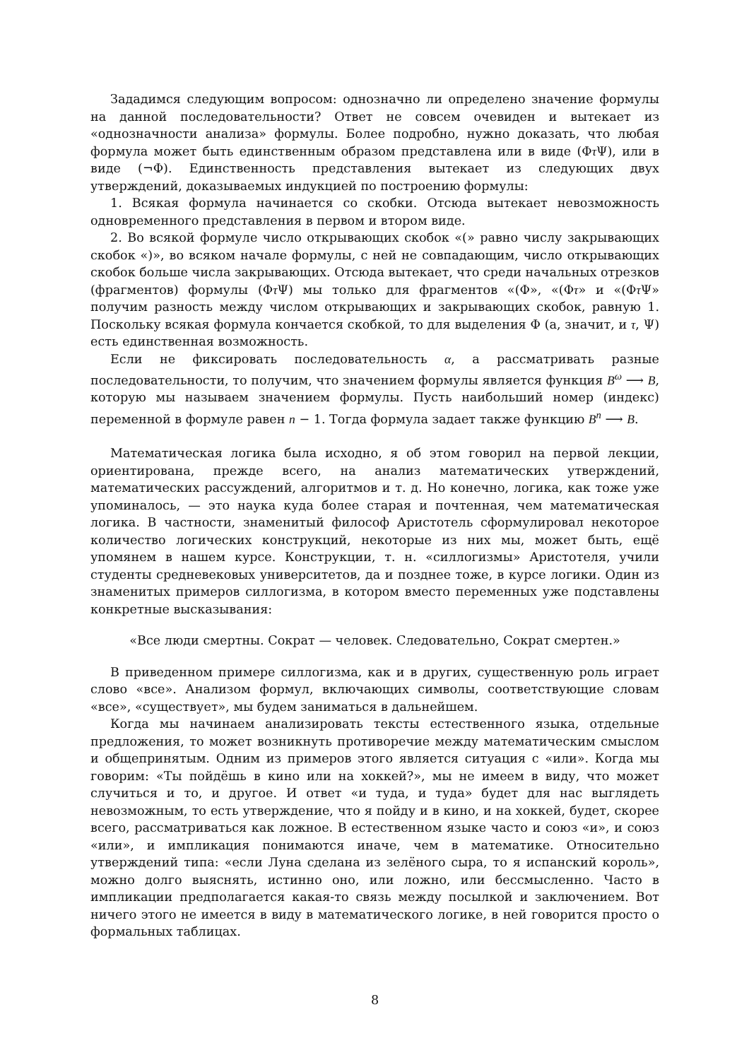Зададимся следующим вопросом: однозначно ли определено значение формулы на данной последовательности? Ответ не совсем очевиден и вытекает из «однозначности анализа» формулы. Более подробно, нужно доказать, что любая формула может быть единственным образом представлена или в виде (Φτ Ψ), или в виде (¬Φ). Единственность представления вытекает из следующих двух утверждений, доказываемых индукцией по построению формулы:
1. Всякая формула начинается со скобки. Отсюда вытекает невозможность одновременного представления в первом и втором виде.
2. Во всякой формуле число открывающих скобок «(» равно числу закрывающих скобок «)», во всяком начале формулы, с ней не совпадающим, число открывающих скобок больше числа закрывающих. Отсюда вытекает, что среди начальных отрезков (фрагментов) формулы (Φτ Ψ) мы только для фрагментов «(Φ», «(Φτ» и «(Φτ Ψ» получим разность между числом открывающих и закрывающих скобок, равную 1. Поскольку всякая формула кончается скобкой, то для выделения Φ (а, значит, и τ, Ψ) есть единственная возможность.
Если не фиксировать последовательность α, а рассматривать разные последовательности, то получим, что значением формулы является функция B<sup>ω</sup> ⟶ B, которую мы называем значением формулы. Пусть наибольший номер (индекс) переменной в формуле равен n − 1. Тогда формула задает также функцию B<sup>n</sup> ⟶ B.
Математическая логика была исходно, я об этом говорил на первой лекции, ориентирована, прежде всего, на анализ математических утверждений, математических рассуждений, алгоритмов и т. д. Но конечно, логика, как тоже уже упоминалось, — это наука куда более старая и почтенная, чем математическая логика. В частности, знаменитый философ Аристотель сформулировал некоторое количество логических конструкций, некоторые из них мы, может быть, ещё упомянем в нашем курсе. Конструкции, т. н. «силлогизмы» Аристотеля, учили студенты средневековых университетов, да и позднее тоже, в курсе логики. Один из знаменитых примеров силлогизма, в котором вместо переменных уже подставлены конкретные высказывания:
«Все люди смертны. Сократ — человек. Следовательно, Сократ смертен.»
В приведенном примере силлогизма, как и в других, существенную роль играет слово «все». Анализом формул, включающих символы, соответствующие словам «все», «существует», мы будем заниматься в дальнейшем.
Когда мы начинаем анализировать тексты естественного языка, отдельные предложения, то может возникнуть противоречие между математическим смыслом и общепринятым. Одним из примеров этого является ситуация с «или». Когда мы говорим: «Ты пойдёшь в кино или на хоккей?», мы не имеем в виду, что может случиться и то, и другое. И ответ «и туда, и туда» будет для нас выглядеть невозможным, то есть утверждение, что я пойду и в кино, и на хоккей, будет, скорее всего, рассматриваться как ложное. В естественном языке часто и союз «и», и союз «или», и импликация понимаются иначе, чем в математике. Относительно утверждений типа: «если Луна сделана из зелёного сыра, то я испанский король», можно долго выяснять, истинно оно, или ложно, или бессмысленно. Часто в импликации предполагается какая-то связь между посылкой и заключением. Вот ничего этого не имеется в виду в математического логике, в ней говорится просто о формальных таблицах.
8